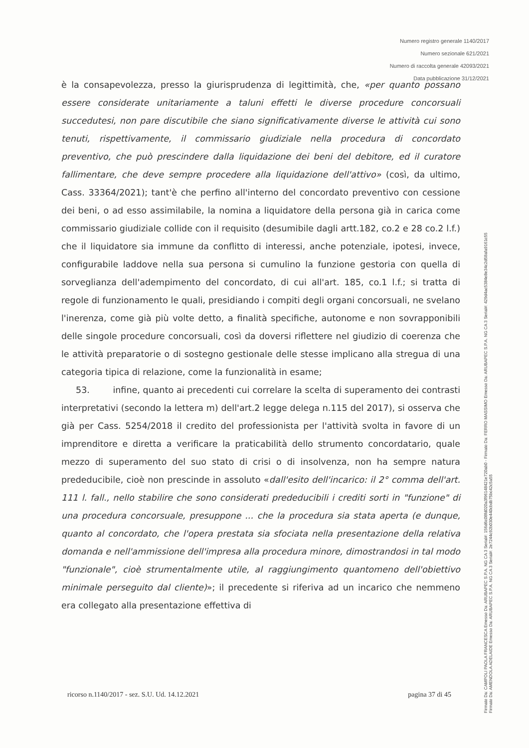Numero registro generale 1140/2017
Numero sezionale 621/2021
Numero di raccolta generale 42093/2021
Data pubblicazione 31/12/2021
è la consapevolezza, presso la giurisprudenza di legittimità, che, «per quanto possano essere considerate unitariamente a taluni effetti le diverse procedure concorsuali succedutesi, non pare discutibile che siano significativamente diverse le attività cui sono tenuti, rispettivamente, il commissario giudiziale nella procedura di concordato preventivo, che può prescindere dalla liquidazione dei beni del debitore, ed il curatore fallimentare, che deve sempre procedere alla liquidazione dell'attivo» (così, da ultimo, Cass. 33364/2021); tant'è che perfino all'interno del concordato preventivo con cessione dei beni, o ad esso assimilabile, la nomina a liquidatore della persona già in carica come commissario giudiziale collide con il requisito (desumibile dagli artt.182, co.2 e 28 co.2 l.f.) che il liquidatore sia immune da conflitto di interessi, anche potenziale, ipotesi, invece, configurabile laddove nella sua persona si cumulino la funzione gestoria con quella di sorveglianza dell'adempimento del concordato, di cui all'art. 185, co.1 l.f.; si tratta di regole di funzionamento le quali, presidiando i compiti degli organi concorsuali, ne svelano l'inerenza, come già più volte detto, a finalità specifiche, autonome e non sovrapponibili delle singole procedure concorsuali, così da doversi riflettere nel giudizio di coerenza che le attività preparatorie o di sostegno gestionale delle stesse implicano alla stregua di una categoria tipica di relazione, come la funzionalità in esame;
53. infine, quanto ai precedenti cui correlare la scelta di superamento dei contrasti interpretativi (secondo la lettera m) dell'art.2 legge delega n.115 del 2017), si osserva che già per Cass. 5254/2018 il credito del professionista per l'attività svolta in favore di un imprenditore e diretta a verificare la praticabilità dello strumento concordatario, quale mezzo di superamento del suo stato di crisi o di insolvenza, non ha sempre natura prededucibile, cioè non prescinde in assoluto «dall'esito dell'incarico: il 2° comma dell'art. 111 l. fall., nello stabilire che sono considerati prededucibili i crediti sorti in "funzione" di una procedura concorsuale, presuppone ... che la procedura sia stata aperta (e dunque, quanto al concordato, che l'opera prestata sia sfociata nella presentazione della relativa domanda e nell'ammissione dell'impresa alla procedura minore, dimostrandosi in tal modo "funzionale", cioè strumentalmente utile, al raggiungimento quantomeno dell'obiettivo minimale perseguito dal cliente)»; il precedente si riferiva ad un incarico che nemmeno era collegato alla presentazione effettiva di
ricorso n.1140/2017 - sez. S.U. Ud. 14.12.2021 pagina 37 di 45
Firmato Da: CAMPOLI PAOLA FRANCESCA Emesso Da: ARUBAPEC S.P.A. NG CA 3 Serial#: 156d6c08fd020a3f96148421e720ab0 - Firmato Da: FERRO MASSIMO Emesso Da: ARUBAPEC S.P.A. NG CA 3 Serial#: 429d4ac5384e8e34c2d58afa9161c55
Firmato Da: AMENDOLA ADELAIDE Emesso Da: ARUBAPEC S.P.A. NG CA 3 Serial#: 2e7244c92b030e440cbdb75bc42c5a55